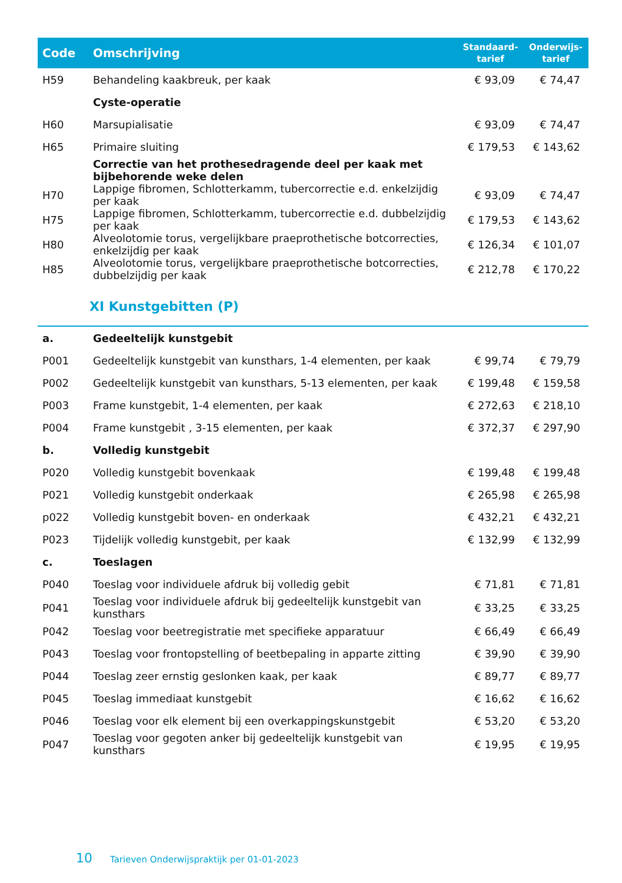| Code | Omschrijving | Standaard- tarief | Onderwijs- tarief |
| --- | --- | --- | --- |
| H59 | Behandeling kaakbreuk, per kaak | € 93,09 | € 74,47 |
| | Cyste-operatie | | |
| H60 | Marsupialisatie | € 93,09 | € 74,47 |
| H65 | Primaire sluiting | € 179,53 | € 143,62 |
| | Correctie van het prothesedragende deel per kaak met bijbehorende weke delen | | |
| H70 | Lappige fibromen, Schlotterkamm, tubercorrectie e.d. enkelzijdig per kaak | € 93,09 | € 74,47 |
| H75 | Lappige fibromen, Schlotterkamm, tubercorrectie e.d. dubbelzijdig per kaak | € 179,53 | € 143,62 |
| H80 | Alveolotomie torus, vergelijkbare praeprothetische botcorrecties, enkelzijdig per kaak | € 126,34 | € 101,07 |
| H85 | Alveolotomie torus, vergelijkbare praeprothetische botcorrecties, dubbelzijdig per kaak | € 212,78 | € 170,22 |
XI Kunstgebitten (P)
| a. | Gedeeltelijk kunstgebit | | |
| P001 | Gedeeltelijk kunstgebit van kunsthars, 1-4 elementen, per kaak | € 99,74 | € 79,79 |
| P002 | Gedeeltelijk kunstgebit van kunsthars, 5-13 elementen, per kaak | € 199,48 | € 159,58 |
| P003 | Frame kunstgebit, 1-4 elementen, per kaak | € 272,63 | € 218,10 |
| P004 | Frame kunstgebit , 3-15 elementen, per kaak | € 372,37 | € 297,90 |
| b. | Volledig kunstgebit | | |
| P020 | Volledig kunstgebit bovenkaak | € 199,48 | € 199,48 |
| P021 | Volledig kunstgebit onderkaak | € 265,98 | € 265,98 |
| p022 | Volledig kunstgebit boven- en onderkaak | € 432,21 | € 432,21 |
| P023 | Tijdelijk volledig kunstgebit, per kaak | € 132,99 | € 132,99 |
| c. | Toeslagen | | |
| P040 | Toeslag voor individuele afdruk bij volledig gebit | € 71,81 | € 71,81 |
| P041 | Toeslag voor individuele afdruk bij gedeeltelijk kunstgebit van kunsthars | € 33,25 | € 33,25 |
| P042 | Toeslag voor beetregistratie met specifieke apparatuur | € 66,49 | € 66,49 |
| P043 | Toeslag voor frontopstelling of beetbepaling in apparte zitting | € 39,90 | € 39,90 |
| P044 | Toeslag zeer ernstig geslonken kaak, per kaak | € 89,77 | € 89,77 |
| P045 | Toeslag immediaat kunstgebit | € 16,62 | € 16,62 |
| P046 | Toeslag voor elk element bij een overkappingskunstgebit | € 53,20 | € 53,20 |
| P047 | Toeslag voor gegoten anker bij gedeeltelijk kunstgebit van kunsthars | € 19,95 | € 19,95 |
10 Tarieven Onderwijspraktijk per 01-01-2023